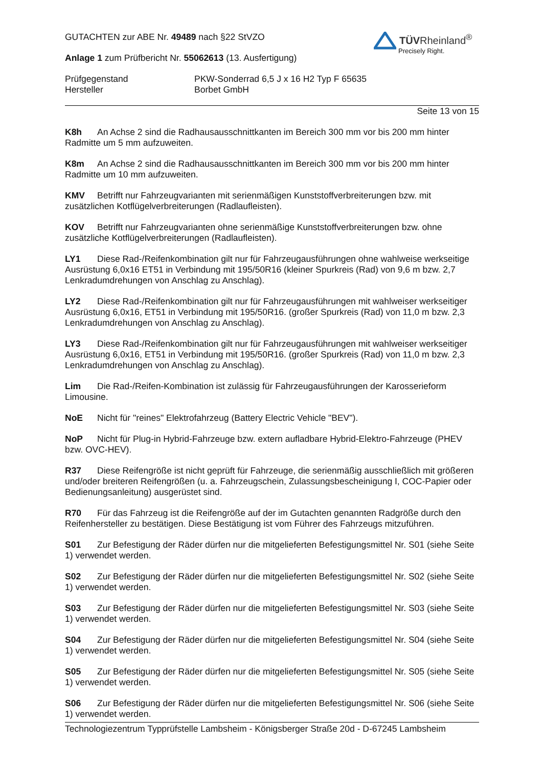GUTACHTEN zur ABE Nr. 49489 nach §22 StVZO
TÜVRheinland<sup>®</sup>
Precisely Right.
Anlage 1 zum Prüfbericht Nr. 55062613 (13. Ausfertigung)
Prüfgegenstand
Hersteller
PKW-Sonderrad 6,5 J x 16 H2 Typ F 65635
Borbet GmbH
Seite 13 von 15
K8h An Achse 2 sind die Radhausausschnittkanten im Bereich 300 mm vor bis 200 mm hinter Radmitte um 5 mm aufzuweiten.
K8m An Achse 2 sind die Radhausausschnittkanten im Bereich 300 mm vor bis 200 mm hinter Radmitte um 10 mm aufzuweiten.
KMV Betrifft nur Fahrzeugvarianten mit serienmäßigen Kunststoffverbreiterungen bzw. mit zusätzlichen Kotflügelverbreiterungen (Radlaufleisten).
KOV Betrifft nur Fahrzeugvarianten ohne serienmäßige Kunststoffverbreiterungen bzw. ohne zusätzliche Kotflügelverbreiterungen (Radlaufleisten).
LY1 Diese Rad-/Reifenkombination gilt nur für Fahrzeugausführungen ohne wahlweise werkseitige Ausrüstung 6,0x16 ET51 in Verbindung mit 195/50R16 (kleiner Spurkreis (Rad) von 9,6 m bzw. 2,7 Lenkradumdrehungen von Anschlag zu Anschlag).
LY2 Diese Rad-/Reifenkombination gilt nur für Fahrzeugausführungen mit wahlweiser werkseitiger Ausrüstung 6,0x16, ET51 in Verbindung mit 195/50R16. (großer Spurkreis (Rad) von 11,0 m bzw. 2,3 Lenkradumdrehungen von Anschlag zu Anschlag).
LY3 Diese Rad-/Reifenkombination gilt nur für Fahrzeugausführungen mit wahlweiser werkseitiger Ausrüstung 6,0x16, ET51 in Verbindung mit 195/50R16. (großer Spurkreis (Rad) von 11,0 m bzw. 2,3 Lenkradumdrehungen von Anschlag zu Anschlag).
Lim Die Rad-/Reifen-Kombination ist zulässig für Fahrzeugausführungen der Karosserieform Limousine.
NoE Nicht für "reines" Elektrofahrzeug (Battery Electric Vehicle "BEV").
NoP Nicht für Plug-in Hybrid-Fahrzeuge bzw. extern aufladbare Hybrid-Elektro-Fahrzeuge (PHEV bzw. OVC-HEV).
R37 Diese Reifengröße ist nicht geprüft für Fahrzeuge, die serienmäßig ausschließlich mit größeren und/oder breiteren Reifengrößen (u. a. Fahrzeugschein, Zulassungsbescheinigung I, COC-Papier oder Bedienungsanleitung) ausgerüstet sind.
R70 Für das Fahrzeug ist die Reifengröße auf der im Gutachten genannten Radgröße durch den Reifenhersteller zu bestätigen. Diese Bestätigung ist vom Führer des Fahrzeugs mitzuführen.
S01 Zur Befestigung der Räder dürfen nur die mitgelieferten Befestigungsmittel Nr. S01 (siehe Seite 1) verwendet werden.
S02 Zur Befestigung der Räder dürfen nur die mitgelieferten Befestigungsmittel Nr. S02 (siehe Seite 1) verwendet werden.
S03 Zur Befestigung der Räder dürfen nur die mitgelieferten Befestigungsmittel Nr. S03 (siehe Seite 1) verwendet werden.
S04 Zur Befestigung der Räder dürfen nur die mitgelieferten Befestigungsmittel Nr. S04 (siehe Seite 1) verwendet werden.
S05 Zur Befestigung der Räder dürfen nur die mitgelieferten Befestigungsmittel Nr. S05 (siehe Seite 1) verwendet werden.
S06 Zur Befestigung der Räder dürfen nur die mitgelieferten Befestigungsmittel Nr. S06 (siehe Seite 1) verwendet werden.
Technologiezentrum Typprüfstelle Lambsheim - Königsberger Straße 20d - D-67245 Lambsheim